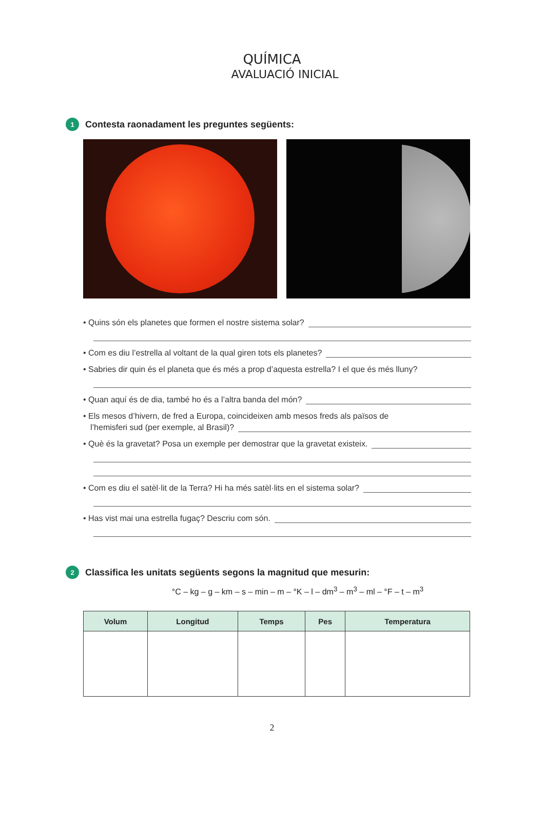QUÍMICA
AVALUACIÓ INICIAL
1 Contesta raonadament les preguntes següents:
• Quins són els planetes que formen el nostre sistema solar?
• Com es diu l’estrella al voltant de la qual giren tots els planetes?
• Sabries dir quin és el planeta que és més a prop d’aquesta estrella? I el que és més lluny?
• Quan aquí és de dia, també ho és a l’altra banda del món?
• Els mesos d’hivern, de fred a Europa, coincideixen amb mesos freds als països de
l’hemisferi sud (per exemple, al Brasil)?
• Què és la gravetat? Posa un exemple per demostrar que la gravetat existeix.
• Com es diu el satèl·lit de la Terra? Hi ha més satèl·lits en el sistema solar?
• Has vist mai una estrella fugaç? Descriu com són.
2 Classifica les unitats següents segons la magnitud que mesurin:
°C – kg – g – km – s – min – m – °K – l – dm<sup>3</sup> – m<sup>3</sup> – ml – °F – t – m<sup>3</sup>
| Volum | Longitud | Temps | Pes | Temperatura |
| --- | --- | --- | --- | --- |
2